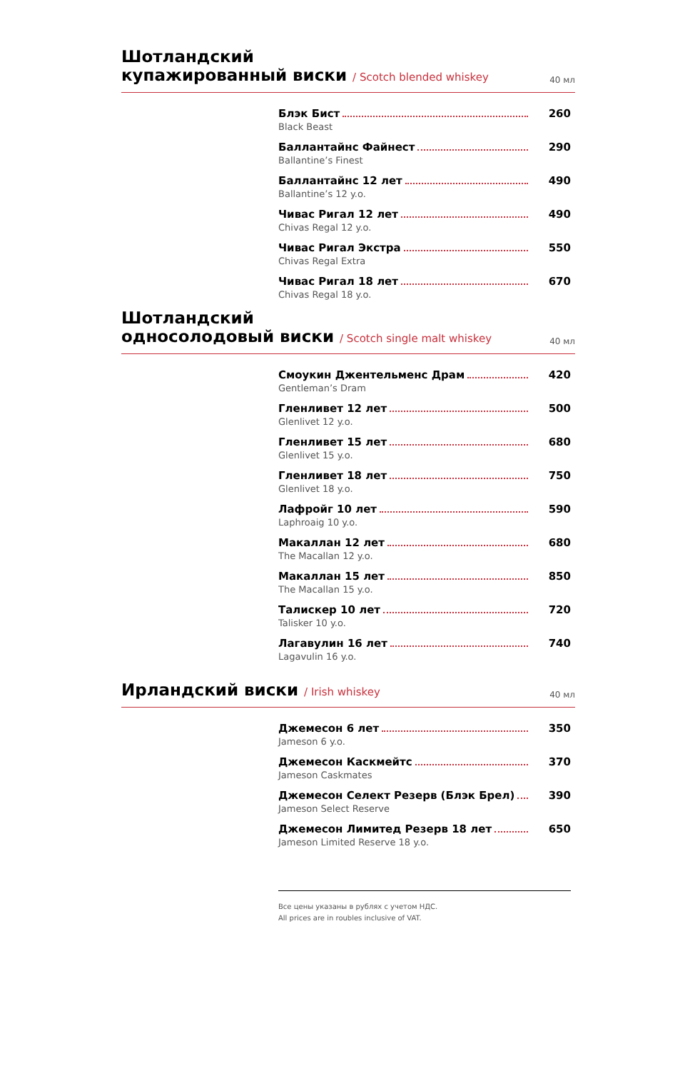Шотландский
купажированный виски / Scotch blended whiskey
40 мл
Блэк Бист 260
Black Beast
Баллантайнс Файнест 290
Ballantine’s Finest
Баллантайнс 12 лет 490
Ballantine’s 12 y.o.
Чивас Ригал 12 лет 490
Chivas Regal 12 y.o.
Чивас Ригал Экстра 550
Chivas Regal Extra
Чивас Ригал 18 лет 670
Chivas Regal 18 y.o.
Шотландский
односолодовый виски / Scotch single malt whiskey
40 мл
Смоукин Джентельменс Драм 420
Gentleman’s Dram
Гленливет 12 лет 500
Glenlivet 12 y.o.
Гленливет 15 лет 680
Glenlivet 15 y.o.
Гленливет 18 лет 750
Glenlivet 18 y.o.
Лафройг 10 лет 590
Laphroaig 10 y.o.
Макаллан 12 лет 680
The Macallan 12 y.o.
Макаллан 15 лет 850
The Macallan 15 y.o.
Талискер 10 лет 720
Talisker 10 y.o.
Лагавулин 16 лет 740
Lagavulin 16 y.o.
Ирландский виски / Irish whiskey
40 мл
Джемесон 6 лет 350
Jameson 6 y.o.
Джемесон Каскмейтс 370
Jameson Caskmates
Джемесон Селект Резерв (Блэк Брел) 390
Jameson Select Reserve
Джемесон Лимитед Резерв 18 лет 650
Jameson Limited Reserve 18 y.o.
Все цены указаны в рублях с учетом НДС.
All prices are in roubles inclusive of VAT.